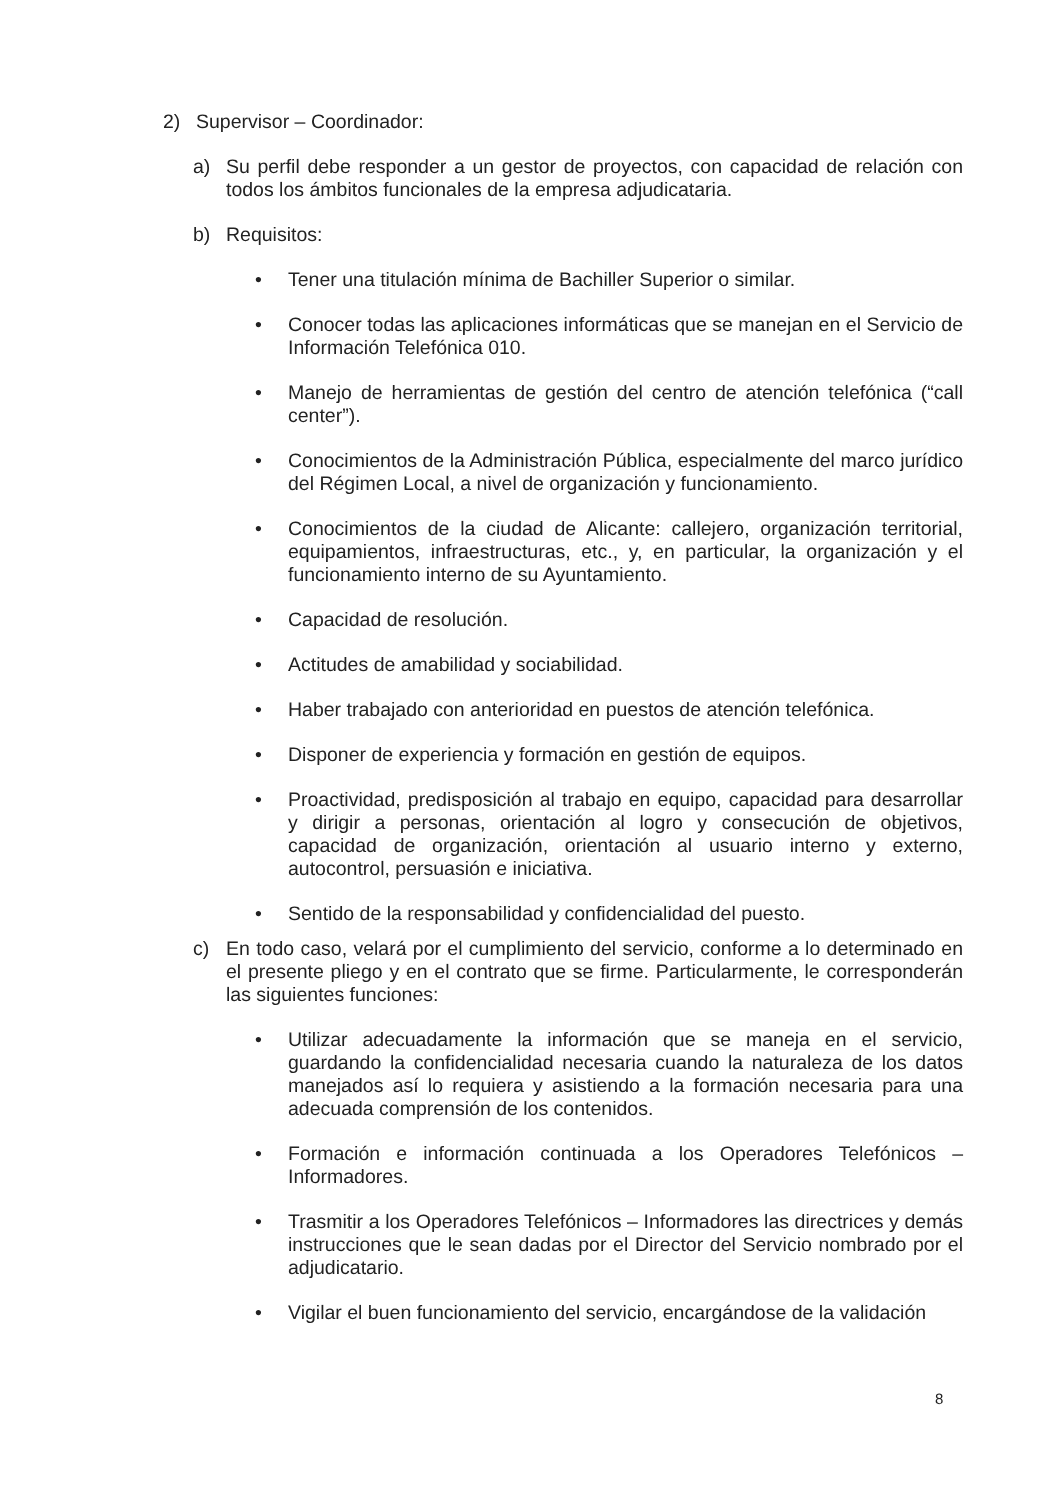2) Supervisor – Coordinador:
a) Su perfil debe responder a un gestor de proyectos, con capacidad de relación con todos los ámbitos funcionales de la empresa adjudicataria.
b) Requisitos:
• Tener una titulación mínima de Bachiller Superior o similar.
• Conocer todas las aplicaciones informáticas que se manejan en el Servicio de Información Telefónica 010.
• Manejo de herramientas de gestión del centro de atención telefónica (“call center”).
• Conocimientos de la Administración Pública, especialmente del marco jurídico del Régimen Local, a nivel de organización y funcionamiento.
• Conocimientos de la ciudad de Alicante: callejero, organización territorial, equipamientos, infraestructuras, etc., y, en particular, la organización y el funcionamiento interno de su Ayuntamiento.
• Capacidad de resolución.
• Actitudes de amabilidad y sociabilidad.
• Haber trabajado con anterioridad en puestos de atención telefónica.
• Disponer de experiencia y formación en gestión de equipos.
• Proactividad, predisposición al trabajo en equipo, capacidad para desarrollar y dirigir a personas, orientación al logro y consecución de objetivos, capacidad de organización, orientación al usuario interno y externo, autocontrol, persuasión e iniciativa.
• Sentido de la responsabilidad y confidencialidad del puesto.
c) En todo caso, velará por el cumplimiento del servicio, conforme a lo determinado en el presente pliego y en el contrato que se firme. Particularmente, le corresponderán las siguientes funciones:
• Utilizar adecuadamente la información que se maneja en el servicio, guardando la confidencialidad necesaria cuando la naturaleza de los datos manejados así lo requiera y asistiendo a la formación necesaria para una adecuada comprensión de los contenidos.
• Formación e información continuada a los Operadores Telefónicos – Informadores.
• Trasmitir a los Operadores Telefónicos – Informadores las directrices y demás instrucciones que le sean dadas por el Director del Servicio nombrado por el adjudicatario.
• Vigilar el buen funcionamiento del servicio, encargándose de la validación
8